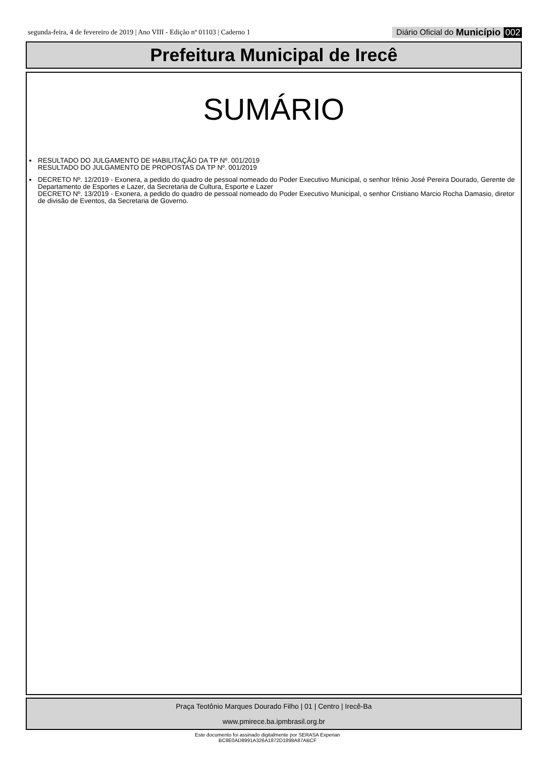segunda-feira, 4 de fevereiro de 2019 | Ano VIII - Edição nº 01103 | Caderno 1 Diário Oficial do Município 002
Prefeitura Municipal de Irecê
SUMÁRIO
RESULTADO DO JULGAMENTO DE HABILITAÇÃO DA TP Nº. 001/2019
RESULTADO DO JULGAMENTO DE PROPOSTAS DA TP Nº. 001/2019
DECRETO Nº. 12/2019 - Exonera, a pedido do quadro de pessoal nomeado do Poder Executivo Municipal, o senhor Irênio José Pereira Dourado, Gerente de Departamento de Esportes e Lazer, da Secretaria de Cultura, Esporte e Lazer
DECRETO Nº. 13/2019 - Exonera, a pedido do quadro de pessoal nomeado do Poder Executivo Municipal, o senhor Cristiano Marcio Rocha Damasio, diretor de divisão de Eventos, da Secretaria de Governo.
Praça Teotônio Marques Dourado Filho | 01 | Centro | Irecê-Ba
www.pmirece.ba.ipmbrasil.org.br
Este documento foi assinado digitalmente por SERASA Experian
BC8E0AD8991A326A1872D1898A87ABCF